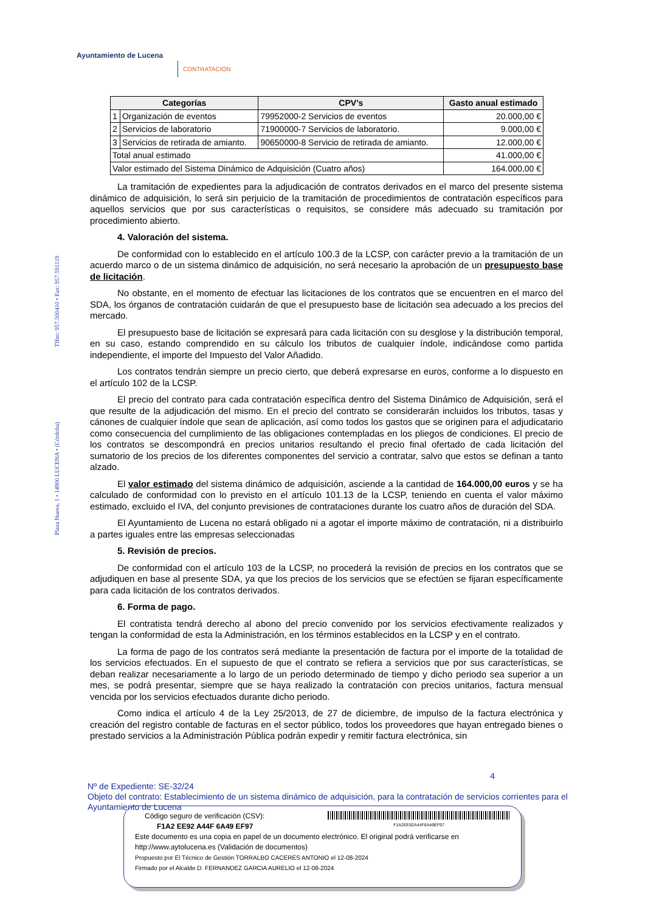Ayuntamiento de Lucena
CONTRATACIÓN
Plaza Nueva, 1 • 14900 LUCENA • (Córdoba) Tlfno: 957.500410 • Fax: 957.591119
| Categorías | | CPV’s | Gasto anual estimado |
| --- | --- | --- | --- |
| 1 | Organización de eventos | 79952000-2 Servicios de eventos | 20.000,00 € |
| 2 | Servicios de laboratorio | 71900000-7 Servicios de laboratorio. | 9.000,00 € |
| 3 | Servicios de retirada de amianto. | 90650000-8 Servicio de retirada de amianto. | 12.000,00 € |
| Total anual estimado | | | 41.000,00 € |
| Valor estimado del Sistema Dinámico de Adquisición (Cuatro años) | | | 164.000,00 € |
La tramitación de expedientes para la adjudicación de contratos derivados en el marco del presente sistema dinámico de adquisición, lo será sin perjuicio de la tramitación de procedimientos de contratación específicos para aquellos servicios que por sus características o requisitos, se considere más adecuado su tramitación por procedimiento abierto.
4. Valoración del sistema.
De conformidad con lo establecido en el artículo 100.3 de la LCSP, con carácter previo a la tramitación de un acuerdo marco o de un sistema dinámico de adquisición, no será necesario la aprobación de un presupuesto base de licitación.
No obstante, en el momento de efectuar las licitaciones de los contratos que se encuentren en el marco del SDA, los órganos de contratación cuidarán de que el presupuesto base de licitación sea adecuado a los precios del mercado.
El presupuesto base de licitación se expresará para cada licitación con su desglose y la distribución temporal, en su caso, estando comprendido en su cálculo los tributos de cualquier índole, indicándose como partida independiente, el importe del Impuesto del Valor Añadido.
Los contratos tendrán siempre un precio cierto, que deberá expresarse en euros, conforme a lo dispuesto en el artículo 102 de la LCSP.
El precio del contrato para cada contratación específica dentro del Sistema Dinámico de Adquisición, será el que resulte de la adjudicación del mismo. En el precio del contrato se considerarán incluidos los tributos, tasas y cánones de cualquier índole que sean de aplicación, así como todos los gastos que se originen para el adjudicatario como consecuencia del cumplimiento de las obligaciones contempladas en los pliegos de condiciones. El precio de los contratos se descompondrá en precios unitarios resultando el precio final ofertado de cada licitación del sumatorio de los precios de los diferentes componentes del servicio a contratar, salvo que estos se definan a tanto alzado.
El valor estimado del sistema dinámico de adquisición, asciende a la cantidad de 164.000,00 euros y se ha calculado de conformidad con lo previsto en el artículo 101.13 de la LCSP, teniendo en cuenta el valor máximo estimado, excluido el IVA, del conjunto previsiones de contrataciones durante los cuatro años de duración del SDA.
El Ayuntamiento de Lucena no estará obligado ni a agotar el importe máximo de contratación, ni a distribuirlo a partes iguales entre las empresas seleccionadas
5. Revisión de precios.
De conformidad con el artículo 103 de la LCSP, no procederá la revisión de precios en los contratos que se adjudiquen en base al presente SDA, ya que los precios de los servicios que se efectúen se fijaran específicamente para cada licitación de los contratos derivados.
6. Forma de pago.
El contratista tendrá derecho al abono del precio convenido por los servicios efectivamente realizados y tengan la conformidad de esta la Administración, en los términos establecidos en la LCSP y en el contrato.
La forma de pago de los contratos será mediante la presentación de factura por el importe de la totalidad de los servicios efectuados. En el supuesto de que el contrato se refiera a servicios que por sus características, se deban realizar necesariamente a lo largo de un periodo determinado de tiempo y dicho periodo sea superior a un mes, se podrá presentar, siempre que se haya realizado la contratación con precios unitarios, factura mensual vencida por los servicios efectuados durante dicho periodo.
Como indica el artículo 4 de la Ley 25/2013, de 27 de diciembre, de impulso de la factura electrónica y creación del registro contable de facturas en el sector público, todos los proveedores que hayan entregado bienes o prestado servicios a la Administración Pública podrán expedir y remitir factura electrónica, sin
4
Nº de Expediente: SE-32/24
Objeto del contrato: Establecimiento de un sistema dinámico de adquisición, para la contratación de servicios corrientes para el Ayuntamiento de Lucena
Código seguro de verificación (CSV):
F1A2 EE92 A44F 6A49 EF97
F1A2EE92A44F6A49EF97
Este documento es una copia en papel de un documento electrónico. El original podrá verificarse en
http://www.aytolucena.es (Validación de documentos)
Propuesto por El Técnico de Gestión TORRALBO CACERES ANTONIO el 12-08-2024
Firmado por el Alcalde D. FERNANDEZ GARCIA AURELIO el 12-08-2024